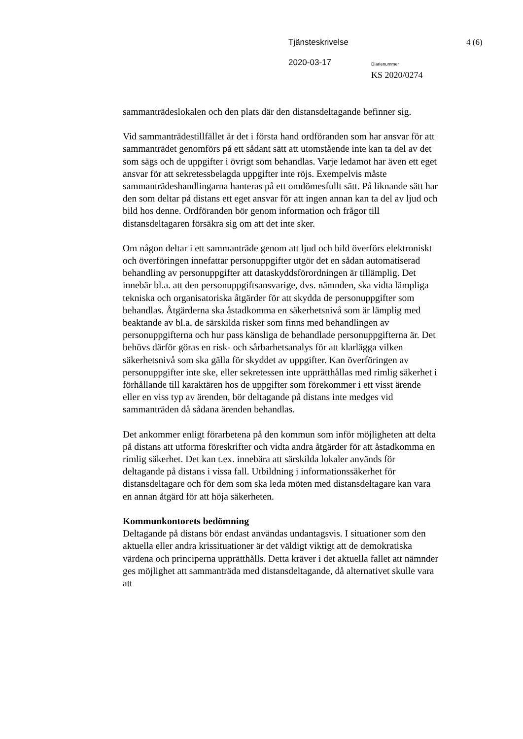Tjänsteskrivelse 4 (6)
2020-03-17 Diarienummer
KS 2020/0274
sammanträdeslokalen och den plats där den distansdeltagande befinner sig.
Vid sammanträdestillfället är det i första hand ordföranden som har ansvar för att sammanträdet genomförs på ett sådant sätt att utomstående inte kan ta del av det som sägs och de uppgifter i övrigt som behandlas. Varje ledamot har även ett eget ansvar för att sekretessbelagda uppgifter inte röjs. Exempelvis måste sammanträdeshandlingarna hanteras på ett omdömesfullt sätt. På liknande sätt har den som deltar på distans ett eget ansvar för att ingen annan kan ta del av ljud och bild hos denne. Ordföranden bör genom information och frågor till distansdeltagaren försäkra sig om att det inte sker.
Om någon deltar i ett sammanträde genom att ljud och bild överförs elektroniskt och överföringen innefattar personuppgifter utgör det en sådan automatiserad behandling av personuppgifter att dataskyddsförordningen är tillämplig. Det innebär bl.a. att den personuppgiftsansvarige, dvs. nämnden, ska vidta lämpliga tekniska och organisatoriska åtgärder för att skydda de personuppgifter som behandlas. Åtgärderna ska åstadkomma en säkerhetsnivå som är lämplig med beaktande av bl.a. de särskilda risker som finns med behandlingen av personuppgifterna och hur pass känsliga de behandlade personuppgifterna är. Det behövs därför göras en risk- och sårbarhetsanalys för att klarlägga vilken säkerhetsnivå som ska gälla för skyddet av uppgifter. Kan överföringen av personuppgifter inte ske, eller sekretessen inte upprätthållas med rimlig säkerhet i förhållande till karaktären hos de uppgifter som förekommer i ett visst ärende eller en viss typ av ärenden, bör deltagande på distans inte medges vid sammanträden då sådana ärenden behandlas.
Det ankommer enligt förarbetena på den kommun som inför möjligheten att delta på distans att utforma föreskrifter och vidta andra åtgärder för att åstadkomma en rimlig säkerhet. Det kan t.ex. innebära att särskilda lokaler används för deltagande på distans i vissa fall. Utbildning i informationssäkerhet för distansdeltagare och för dem som ska leda möten med distansdeltagare kan vara en annan åtgärd för att höja säkerheten.
Kommunkontorets bedömning
Deltagande på distans bör endast användas undantagsvis. I situationer som den aktuella eller andra krissituationer är det väldigt viktigt att de demokratiska värdena och principerna upprätthålls. Detta kräver i det aktuella fallet att nämnder ges möjlighet att sammanträda med distansdeltagande, då alternativet skulle vara att